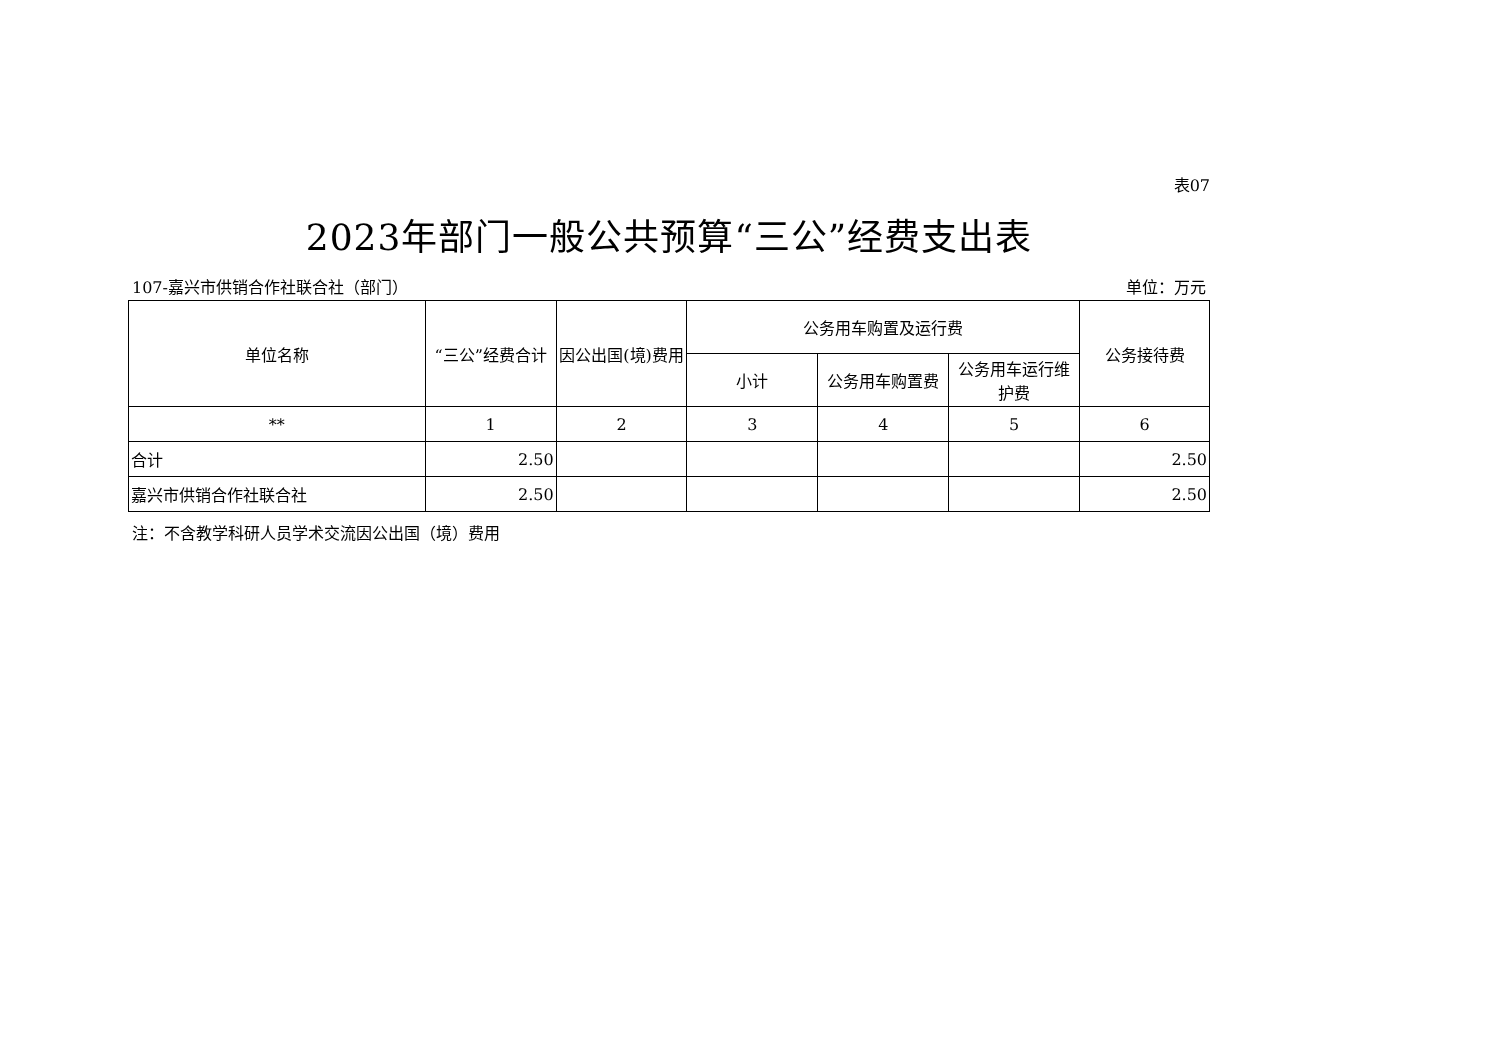表07
2023年部门一般公共预算“三公”经费支出表
107-嘉兴市供销合作社联合社（部门） 单位：万元
| 单位名称 | “三公”经费合计 | 因公出国(境)费用 | 公务用车购置及运行费 | | | 公务接待费 |
| --- | --- | --- | --- | --- | --- | --- |
| | | | 小计 | 公务用车购置费 | 公务用车运行维护费 | |
| ** | 1 | 2 | 3 | 4 | 5 | 6 |
| 合计 | 2.50 | | | | | 2.50 |
| 嘉兴市供销合作社联合社 | 2.50 | | | | | 2.50 |
注：不含教学科研人员学术交流因公出国（境）费用